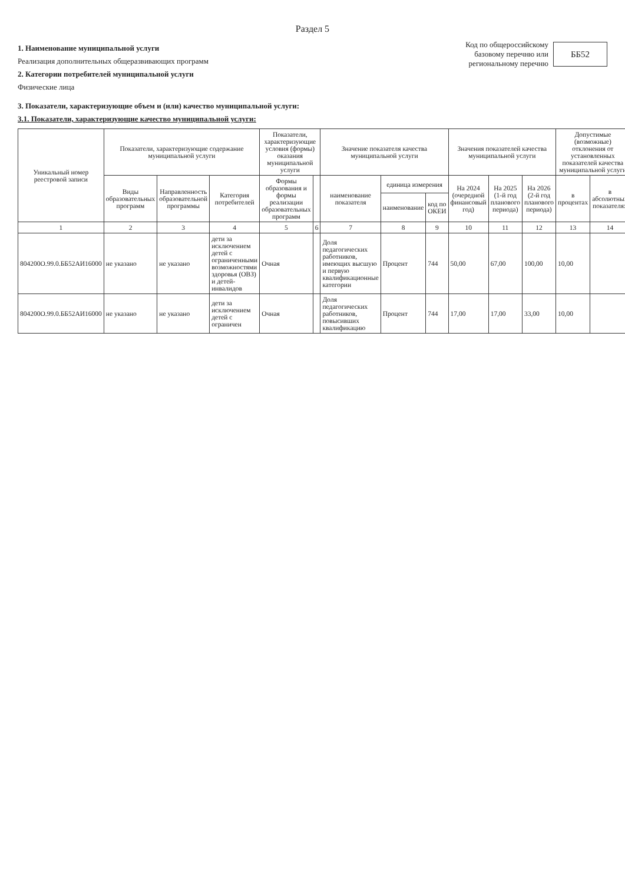Раздел 5
1. Наименование муниципальной услуги
Реализация дополнительных общеразвивающих программ
2. Категории потребителей муниципальной услуги
Физические лица
Код по общероссийскому базовому перечню или региональному перечню
ББ52
3. Показатели, характеризующие объем и (или) качество муниципальной услуги:
3.1. Показатели, характеризующие качество муниципальной услуги:
| Уникальный номер реестровой записи | Показатели, характеризующие содержание муниципальной услуги | | | Показатели, характеризующие условия (формы) оказания муниципальной услуги | | Значение показателя качества муниципальной услуги | | | Значения показателей качества муниципальной услуги | | | Допустимые (возможные) отклонения от установленных показателей качества муниципальной услуги | |
| --- | --- | --- | --- | --- | --- | --- | --- | --- | --- | --- | --- | --- | --- |
| | Виды образовательных программ | Направленность образовательной программы | Категория потребителей | Формы образования и формы реализации образовательных программ | | наименование показателя | единица измерения | | На 2024 (очередной финансовый год) | На 2025 (1-й год планового периода) | На 2026 (2-й год планового периода) | в процентах | в абсолютных показателях |
| | | | | | | | наименование | код по ОКЕИ | | | | | |
| 1 | 2 | 3 | 4 | 5 | 6 | 7 | 8 | 9 | 10 | 11 | 12 | 13 | 14 |
| 804200О.99.0.ББ52АИ16000 | не указано | не указано | дети за исключением детей с ограниченными возможностями здоровья (ОВЗ) и детей-инвалидов | Очная | | Доля педагогических работников, имеющих высшую и первую квалификационные категории | Процент | 744 | 50,00 | 67,00 | 100,00 | 10,00 | |
| 804200О.99.0.ББ52АИ16000 | не указано | не указано | дети за исключением детей с ограничен | Очная | | Доля педагогических работников, повысивших квалификацию | Процент | 744 | 17,00 | 17,00 | 33,00 | 10,00 | |